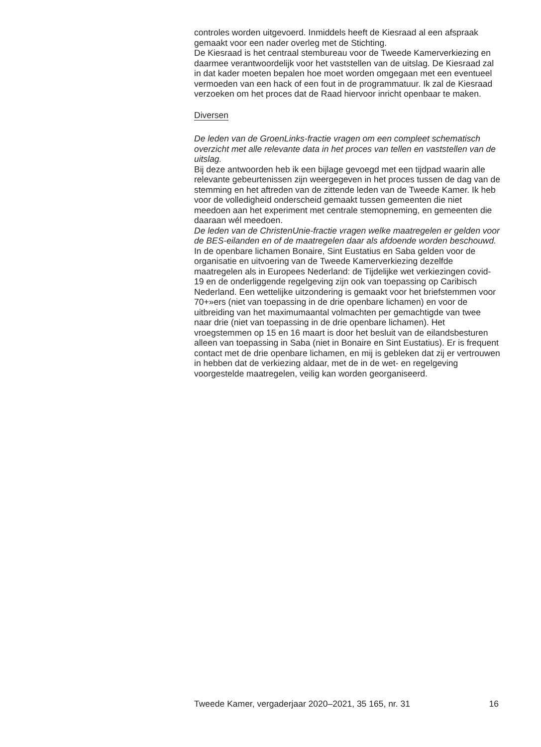controles worden uitgevoerd. Inmiddels heeft de Kiesraad al een afspraak gemaakt voor een nader overleg met de Stichting.
De Kiesraad is het centraal stembureau voor de Tweede Kamerverkiezing en daarmee verantwoordelijk voor het vaststellen van de uitslag. De Kiesraad zal in dat kader moeten bepalen hoe moet worden omgegaan met een eventueel vermoeden van een hack of een fout in de programmatuur. Ik zal de Kiesraad verzoeken om het proces dat de Raad hiervoor inricht openbaar te maken.
Diversen
De leden van de GroenLinks-fractie vragen om een compleet schematisch overzicht met alle relevante data in het proces van tellen en vaststellen van de uitslag.
Bij deze antwoorden heb ik een bijlage gevoegd met een tijdpad waarin alle relevante gebeurtenissen zijn weergegeven in het proces tussen de dag van de stemming en het aftreden van de zittende leden van de Tweede Kamer. Ik heb voor de volledigheid onderscheid gemaakt tussen gemeenten die niet meedoen aan het experiment met centrale stemopneming, en gemeenten die daaraan wél meedoen.
De leden van de ChristenUnie-fractie vragen welke maatregelen er gelden voor de BES-eilanden en of de maatregelen daar als afdoende worden beschouwd.
In de openbare lichamen Bonaire, Sint Eustatius en Saba gelden voor de organisatie en uitvoering van de Tweede Kamerverkiezing dezelfde maatregelen als in Europees Nederland: de Tijdelijke wet verkiezingen covid-19 en de onderliggende regelgeving zijn ook van toepassing op Caribisch Nederland. Een wettelijke uitzondering is gemaakt voor het briefstemmen voor 70+»ers (niet van toepassing in de drie openbare lichamen) en voor de uitbreiding van het maximumaantal volmachten per gemachtigde van twee naar drie (niet van toepassing in de drie openbare lichamen). Het vroegstemmen op 15 en 16 maart is door het besluit van de eilandsbesturen alleen van toepassing in Saba (niet in Bonaire en Sint Eustatius). Er is frequent contact met de drie openbare lichamen, en mij is gebleken dat zij er vertrouwen in hebben dat de verkiezing aldaar, met de in de wet- en regelgeving voorgestelde maatregelen, veilig kan worden georganiseerd.
Tweede Kamer, vergaderjaar 2020–2021, 35 165, nr. 31 16